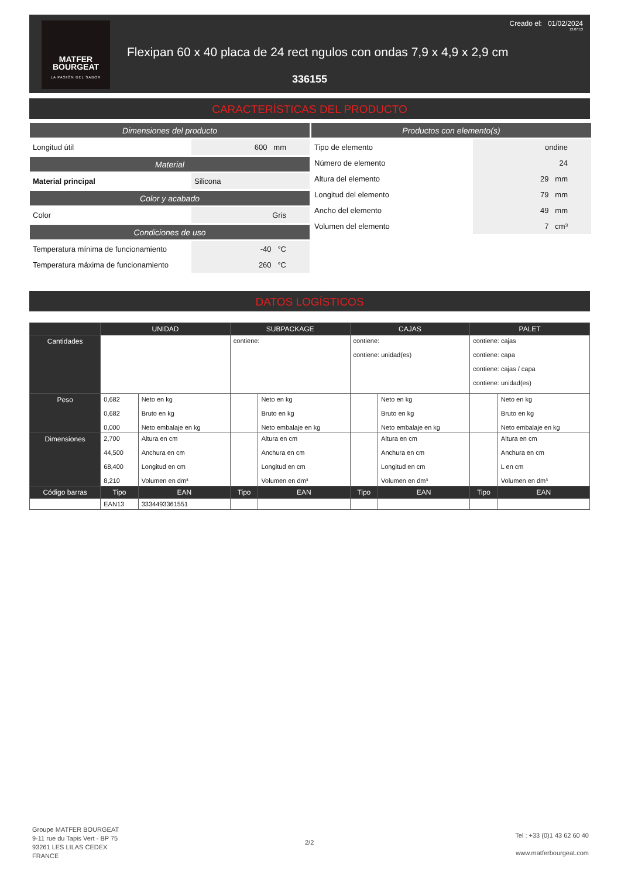MATFER
BOURGEAT
LA PASIÓN DEL SABOR
Creado el: 01/02/2024
13:07:13
Flexipan 60 x 40 placa de 24 rect ngulos con ondas 7,9 x 4,9 x 2,9 cm
336155
CARACTERÍSTICAS DEL PRODUCTO
Dimensiones del producto
Longitud útil 600 mm
Material
Material principal Silicona
Color y acabado
Color Gris
Condiciones de uso
Temperatura mínima de funcionamiento
-40 °C
Temperatura máxima de funcionamiento
260 °C
Productos con elemento(s)
Tipo de elemento ondine
Número de elemento 24
Altura del elemento 29 mm
Longitud del elemento 79 mm
Ancho del elemento 49 mm
Volumen del elemento 7 cm³
DATOS LOGÍSTICOS
| | UNIDAD | | SUBPACKAGE | | CAJAS | | PALET | |
| --- | --- | --- | --- | --- | --- | --- | --- | --- |
| Cantidades | | | contiene: | | contiene: contiene: unidad(es) | | contiene: cajas contiene: capa contiene: cajas / capa contiene: unidad(es) | |
| Peso | 0,682 0,682 0,000 | Neto en kg Bruto en kg Neto embalaje en kg | | Neto en kg Bruto en kg Neto embalaje en kg | | Neto en kg Bruto en kg Neto embalaje en kg | | Neto en kg Bruto en kg Neto embalaje en kg |
| Dimensiones | 2,700 44,500 68,400 8,210 | Altura en cm Anchura en cm Longitud en cm Volumen en dm³ | | Altura en cm Anchura en cm Longitud en cm Volumen en dm³ | | Altura en cm Anchura en cm Longitud en cm Volumen en dm³ | | Altura en cm Anchura en cm L en cm Volumen en dm³ |
| Código barras | Tipo | EAN | Tipo | EAN | Tipo | EAN | Tipo | EAN |
| | EAN13 | 3334493361551 | | | | | | |
Groupe MATFER BOURGEAT
9-11 rue du Tapis Vert - BP 75
93261 LES LILAS CEDEX
FRANCE
2/2
Tel : +33 (0)1 43 62 60 40
www.matferbourgeat.com